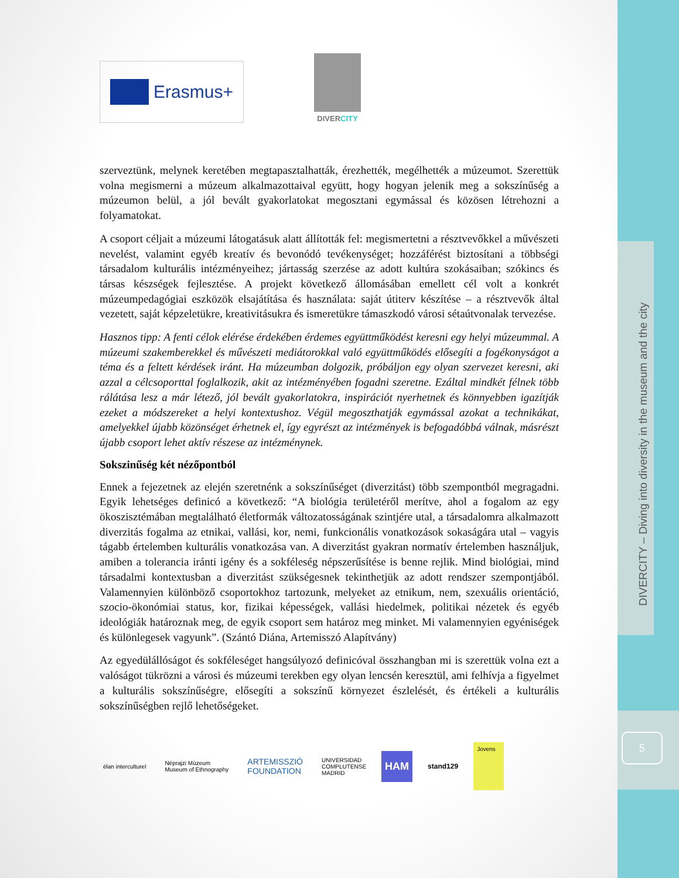DIVERCITY – Diving into diversity in the museum and the city
5
Erasmus+
DIVERCITY
szerveztünk, melynek keretében megtapasztalhatták, érezhették, megélhették a múzeumot. Szerettük volna megismerni a múzeum alkalmazottaival együtt, hogy hogyan jelenik meg a sokszínűség a múzeumon belül, a jól bevált gyakorlatokat megosztani egymással és közösen létrehozni a folyamatokat.
A csoport céljait a múzeumi látogatásuk alatt állították fel: megismertetni a résztvevőkkel a művészeti nevelést, valamint egyéb kreatív és bevonódó tevékenységet; hozzáférést biztosítani a többségi társadalom kulturális intézményeihez; jártasság szerzése az adott kultúra szokásaiban; szókincs és társas készségek fejlesztése. A projekt következő állomásában emellett cél volt a konkrét múzeumpedagógiai eszközök elsajátítása és használata: saját útiterv készítése – a résztvevők által vezetett, saját képzeletükre, kreativitásukra és ismeretükre támaszkodó városi sétaútvonalak tervezése.
Hasznos tipp: A fenti célok elérése érdekében érdemes együttműködést keresni egy helyi múzeummal. A múzeumi szakemberekkel és művészeti mediátorokkal való együttműködés elősegíti a fogékonyságot a téma és a feltett kérdések iránt. Ha múzeumban dolgozik, próbáljon egy olyan szervezet keresni, aki azzal a célcsoporttal foglalkozik, akit az intézményében fogadni szeretne. Ezáltal mindkét félnek több rálátása lesz a már létező, jól bevált gyakorlatokra, inspirációt nyerhetnek és könnyebben igazítják ezeket a módszereket a helyi kontextushoz. Végül megoszthatják egymással azokat a technikákat, amelyekkel újabb közönséget érhetnek el, így egyrészt az intézmények is befogadóbbá válnak, másrészt újabb csoport lehet aktív részese az intézménynek.
Sokszinűség két nézőpontból
Ennek a fejezetnek az elején szeretnénk a sokszínűséget (diverzitást) több szempontból megragadni. Egyik lehetséges definicó a következő: “A biológia területéről merítve, ahol a fogalom az egy ökoszisztémában megtalálható életformák változatosságának szintjére utal, a társadalomra alkalmazott diverzitás fogalma az etnikai, vallási, kor, nemi, funkcionális vonatkozások sokaságára utal – vagyis tágabb értelemben kulturális vonatkozása van. A diverzitást gyakran normatív értelemben használjuk, amiben a tolerancia iránti igény és a sokféleség népszerűsítése is benne rejlik. Mind biológiai, mind társadalmi kontextusban a diverzitást szükségesnek tekinthetjük az adott rendszer szempontjából. Valamennyien különböző csoportokhoz tartozunk, melyeket az etnikum, nem, szexuális orientáció, szocio-ökonómiai status, kor, fizikai képességek, vallási hiedelmek, politikai nézetek és egyéb ideológiák határoznak meg, de egyik csoport sem határoz meg minket. Mi valamennyien egyéniségek és különlegesek vagyunk”. (Szántó Diána, Artemisszó Alapítvány)
Az egyedülállóságot és sokféleséget hangsúlyozó definicóval összhangban mi is szerettük volna ezt a valóságot tükrözni a városi és múzeumi terekben egy olyan lencsén keresztül, ami felhívja a figyelmet a kulturális sokszínűségre, elősegíti a sokszínű környezet észlelését, és értékeli a kulturális sokszínűségben rejlő lehetőségeket.
élan interculturel
Néprajzi Múzeum
Museum of Ethnography
ARTEMISSZIÓ
FOUNDATION
UNIVERSIDAD
COMPLUTENSE
MADRID
HAM
stand129
Jovens